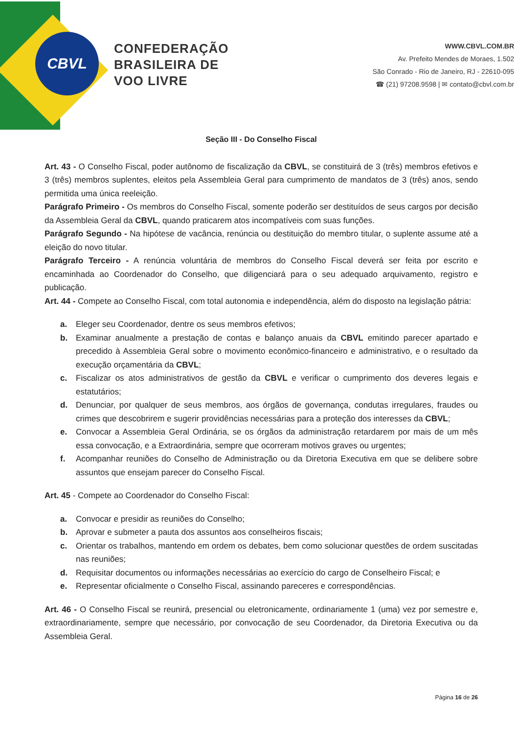CBVL
CONFEDERAÇÃO
BRASILEIRA DE
VOO LIVRE
WWW.CBVL.COM.BR
Av. Prefeito Mendes de Moraes, 1.502
São Conrado - Rio de Janeiro, RJ - 22610-095
☎ (21) 97208.9598 | ✉ contato@cbvl.com.br
Seção III - Do Conselho Fiscal
Art. 43 - O Conselho Fiscal, poder autônomo de fiscalização da CBVL, se constituirá de 3 (três) membros efetivos e 3 (três) membros suplentes, eleitos pela Assembleia Geral para cumprimento de mandatos de 3 (três) anos, sendo permitida uma única reeleição.
Parágrafo Primeiro - Os membros do Conselho Fiscal, somente poderão ser destituídos de seus cargos por decisão da Assembleia Geral da CBVL, quando praticarem atos incompatíveis com suas funções.
Parágrafo Segundo - Na hipótese de vacância, renúncia ou destituição do membro titular, o suplente assume até a eleição do novo titular.
Parágrafo Terceiro - A renúncia voluntária de membros do Conselho Fiscal deverá ser feita por escrito e encaminhada ao Coordenador do Conselho, que diligenciará para o seu adequado arquivamento, registro e publicação.
Art. 44 - Compete ao Conselho Fiscal, com total autonomia e independência, além do disposto na legislação pátria:
a. Eleger seu Coordenador, dentre os seus membros efetivos;
b. Examinar anualmente a prestação de contas e balanço anuais da CBVL emitindo parecer apartado e precedido à Assembleia Geral sobre o movimento econômico-financeiro e administrativo, e o resultado da execução orçamentária da CBVL;
c. Fiscalizar os atos administrativos de gestão da CBVL e verificar o cumprimento dos deveres legais e estatutários;
d. Denunciar, por qualquer de seus membros, aos órgãos de governança, condutas irregulares, fraudes ou crimes que descobrirem e sugerir providências necessárias para a proteção dos interesses da CBVL;
e. Convocar a Assembleia Geral Ordinária, se os órgãos da administração retardarem por mais de um mês essa convocação, e a Extraordinária, sempre que ocorreram motivos graves ou urgentes;
f. Acompanhar reuniões do Conselho de Administração ou da Diretoria Executiva em que se delibere sobre assuntos que ensejam parecer do Conselho Fiscal.
Art. 45 - Compete ao Coordenador do Conselho Fiscal:
a. Convocar e presidir as reuniões do Conselho;
b. Aprovar e submeter a pauta dos assuntos aos conselheiros fiscais;
c. Orientar os trabalhos, mantendo em ordem os debates, bem como solucionar questões de ordem suscitadas nas reuniões;
d. Requisitar documentos ou informações necessárias ao exercício do cargo de Conselheiro Fiscal; e
e. Representar oficialmente o Conselho Fiscal, assinando pareceres e correspondências.
Art. 46 - O Conselho Fiscal se reunirá, presencial ou eletronicamente, ordinariamente 1 (uma) vez por semestre e, extraordinariamente, sempre que necessário, por convocação de seu Coordenador, da Diretoria Executiva ou da Assembleia Geral.
Página 16 de 26